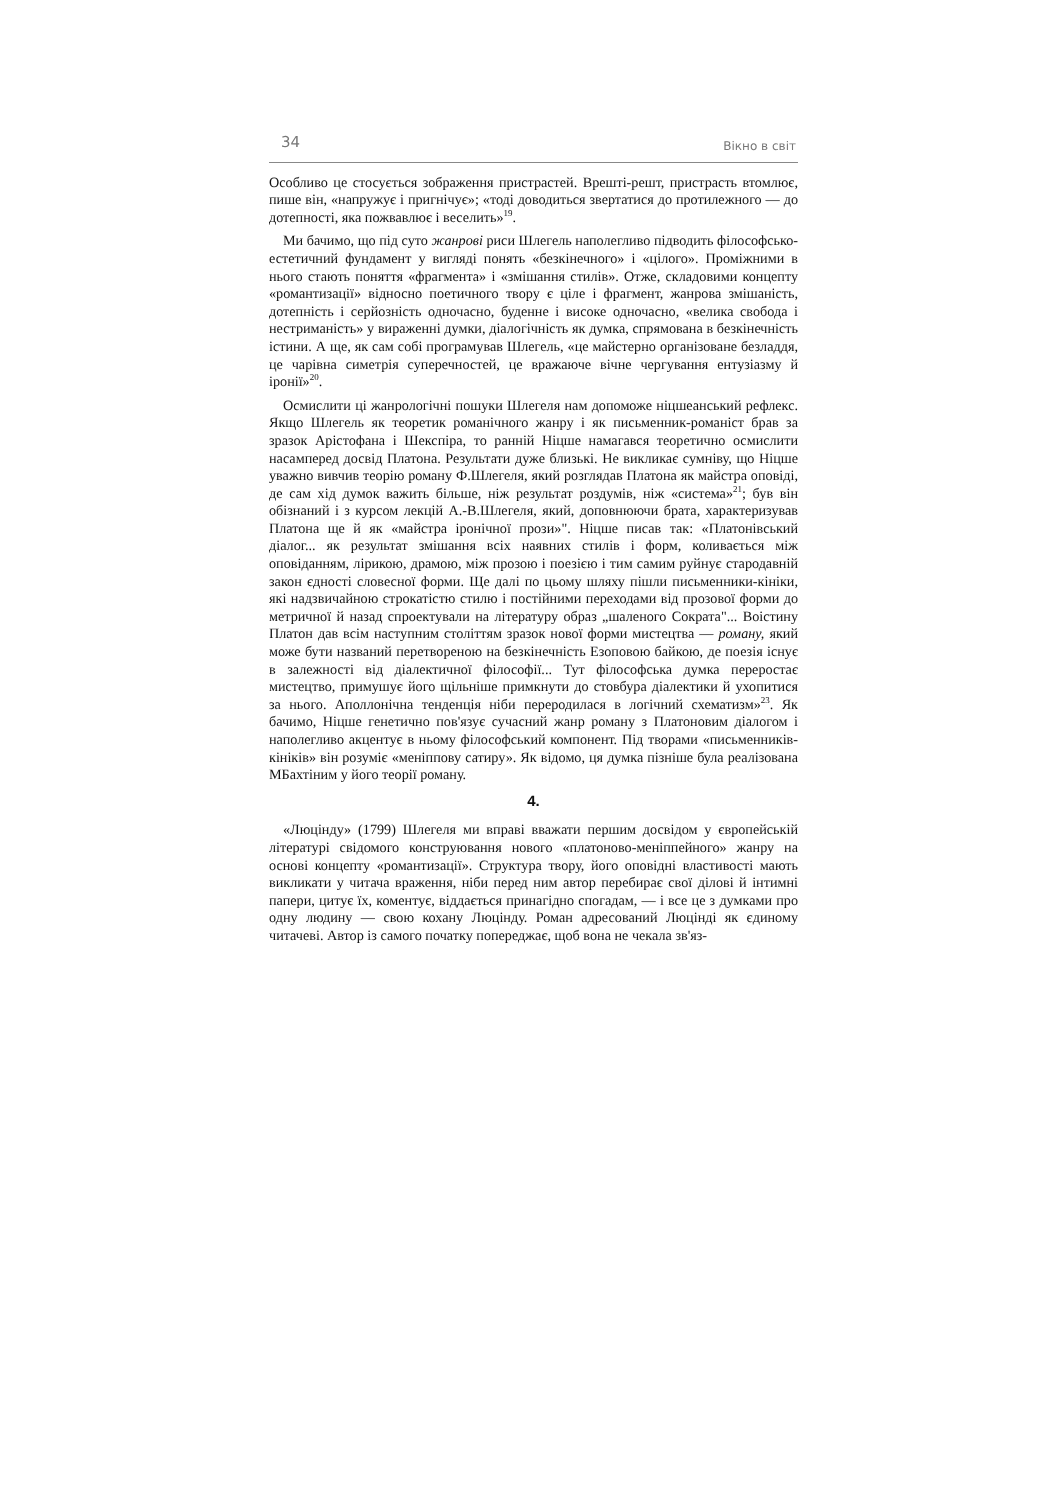34 Вікно в світ
Особливо це стосується зображення пристрастей. Врешті-решт, пристрасть втомлює, пише він, «напружує і пригнічує»; «тоді доводиться звертатися до протилежного — до дотепності, яка пожвавлює і веселить»<sup>19</sup>.
Ми бачимо, що під суто жанрові риси Шлегель наполегливо підводить філософсько-естетичний фундамент у вигляді понять «безкінечного» і «цілого». Проміжними в нього стають поняття «фрагмента» і «змішання стилів». Отже, складовими концепту «романтизації» відносно поетичного твору є ціле і фрагмент, жанрова змішаність, дотепність і серйозність одночасно, буденне і високе одночасно, «велика свобода і нестриманість» у вираженні думки, діалогічність як думка, спрямована в безкінечність істини. А ще, як сам собі програмував Шлегель, «це майстерно організоване безладдя, це чарівна симетрія суперечностей, це вражаюче вічне чергування ентузіазму й іронії»<sup>20</sup>.
Осмислити ці жанрологічні пошуки Шлегеля нам допоможе ніцшеанський рефлекс. Якщо Шлегель як теоретик романічного жанру і як письменник-романіст брав за зразок Арістофана і Шекспіра, то ранній Ніцше намагався теоретично осмислити насамперед досвід Платона. Результати дуже близькі. Не викликає сумніву, що Ніцше уважно вивчив теорію роману Ф.Шлегеля, який розглядав Платона як майстра оповіді, де сам хід думок важить більше, ніж результат роздумів, ніж «система»<sup>21</sup>; був він обізнаний і з курсом лекцій А.-В.Шлегеля, який, доповнюючи брата, характеризував Платона ще й як «майстра іронічної прози»". Ніцше писав так: «Платонівський діалог... як результат змішання всіх наявних стилів і форм, коливається між оповіданням, лірикою, драмою, між прозою і поезією і тим самим руйнує стародавній закон єдності словесної форми. Ще далі по цьому шляху пішли письменники-кініки, які надзвичайною строкатістю стилю і постійними переходами від прозової форми до метричної й назад спроектували на літературу образ „шаленого Сократа"... Воістину Платон дав всім наступним століттям зразок нової форми мистецтва — роману, який може бути названий перетвореною на безкінечність Езоповою байкою, де поезія існує в залежності від діалектичної філософії... Тут філософська думка переростає мистецтво, примушує його щільніше примкнути до стовбура діалектики й ухопитися за нього. Аполлонічна тенденція ніби переродилася в логічний схематизм»<sup>23</sup>. Як бачимо, Ніцше генетично пов'язує сучасний жанр роману з Платоновим діалогом і наполегливо акцентує в ньому філософський компонент. Під творами «письменників-кініків» він розуміє «меніппову сатиру». Як відомо, ця думка пізніше була реалізована МБахтіним у його теорії роману.
4.
«Люцінду» (1799) Шлегеля ми вправі вважати першим досвідом у європейській літературі свідомого конструювання нового «платоново-меніппейного» жанру на основі концепту «романтизації». Структура твору, його оповідні властивості мають викликати у читача враження, ніби перед ним автор перебирає свої ділові й інтимні папери, цитує їх, коментує, віддається принагідно спогадам, — і все це з думками про одну людину — свою кохану Люцінду. Роман адресований Люцінді як єдиному читачеві. Автор із самого початку попереджає, щоб вона не чекала зв'яз-